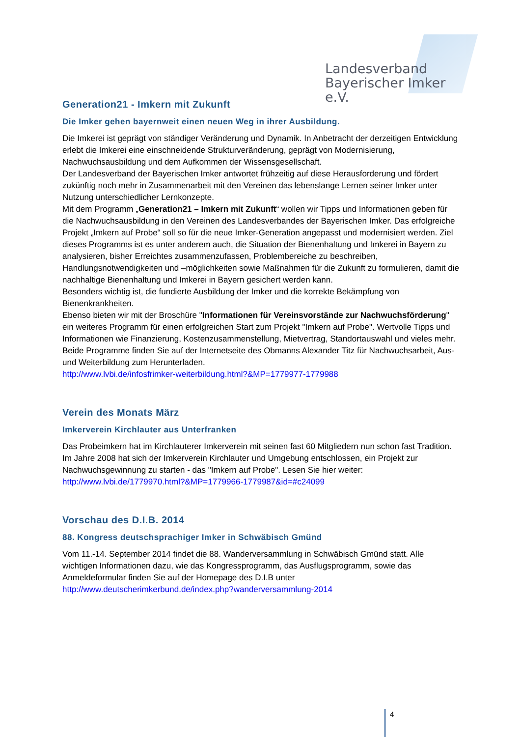Landesverband
Bayerischer Imker e.V.
Generation21 - Imkern mit Zukunft
Die Imker gehen bayernweit einen neuen Weg in ihrer Ausbildung.
Die Imkerei ist geprägt von ständiger Veränderung und Dynamik. In Anbetracht der derzeitigen Entwicklung erlebt die Imkerei eine einschneidende Strukturveränderung, geprägt von Modernisierung, Nachwuchsausbildung und dem Aufkommen der Wissensgesellschaft.
Der Landesverband der Bayerischen Imker antwortet frühzeitig auf diese Herausforderung und fördert zukünftig noch mehr in Zusammenarbeit mit den Vereinen das lebenslange Lernen seiner Imker unter Nutzung unterschiedlicher Lernkonzepte.
Mit dem Programm „Generation21 – Imkern mit Zukunft“ wollen wir Tipps und Informationen geben für die Nachwuchsausbildung in den Vereinen des Landesverbandes der Bayerischen Imker. Das erfolgreiche Projekt „Imkern auf Probe“ soll so für die neue Imker-Generation angepasst und modernisiert werden. Ziel dieses Programms ist es unter anderem auch, die Situation der Bienenhaltung und Imkerei in Bayern zu analysieren, bisher Erreichtes zusammenzufassen, Problembereiche zu beschreiben, Handlungsnotwendigkeiten und –möglichkeiten sowie Maßnahmen für die Zukunft zu formulieren, damit die nachhaltige Bienenhaltung und Imkerei in Bayern gesichert werden kann.
Besonders wichtig ist, die fundierte Ausbildung der Imker und die korrekte Bekämpfung von Bienenkrankheiten.
Ebenso bieten wir mit der Broschüre "Informationen für Vereinsvorstände zur Nachwuchsförderung" ein weiteres Programm für einen erfolgreichen Start zum Projekt "Imkern auf Probe". Wertvolle Tipps und Informationen wie Finanzierung, Kostenzusammenstellung, Mietvertrag, Standortauswahl und vieles mehr.
Beide Programme finden Sie auf der Internetseite des Obmanns Alexander Titz für Nachwuchsarbeit, Aus- und Weiterbildung zum Herunterladen.
http://www.lvbi.de/infosfrimker-weiterbildung.html?&MP=1779977-1779988
Verein des Monats März
Imkerverein Kirchlauter aus Unterfranken
Das Probeimkern hat im Kirchlauterer Imkerverein mit seinen fast 60 Mitgliedern nun schon fast Tradition. Im Jahre 2008 hat sich der Imkerverein Kirchlauter und Umgebung entschlossen, ein Projekt zur Nachwuchsgewinnung zu starten - das "Imkern auf Probe". Lesen Sie hier weiter:
http://www.lvbi.de/1779970.html?&MP=1779966-1779987&id=#c24099
Vorschau des D.I.B. 2014
88. Kongress deutschsprachiger Imker in Schwäbisch Gmünd
Vom 11.-14. September 2014 findet die 88. Wanderversammlung in Schwäbisch Gmünd statt. Alle wichtigen Informationen dazu, wie das Kongressprogramm, das Ausflugsprogramm, sowie das Anmeldeformular finden Sie auf der Homepage des D.I.B unter
http://www.deutscherimkerbund.de/index.php?wanderversammlung-2014
4